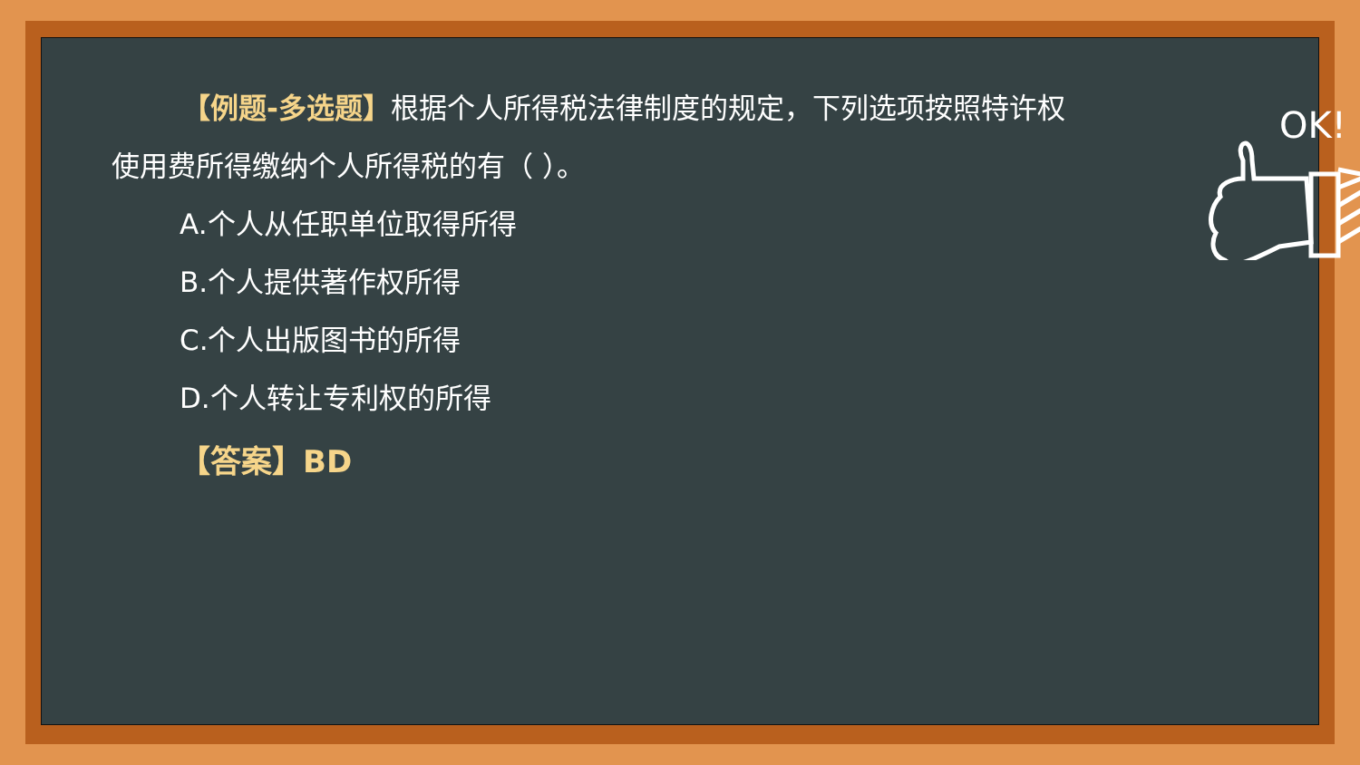OK!
【例题-多选题】根据个人所得税法律制度的规定，下列选项按照特许权使用费所得缴纳个人所得税的有（ ）。
A.个人从任职单位取得所得
B.个人提供著作权所得
C.个人出版图书的所得
D.个人转让专利权的所得
【答案】BD